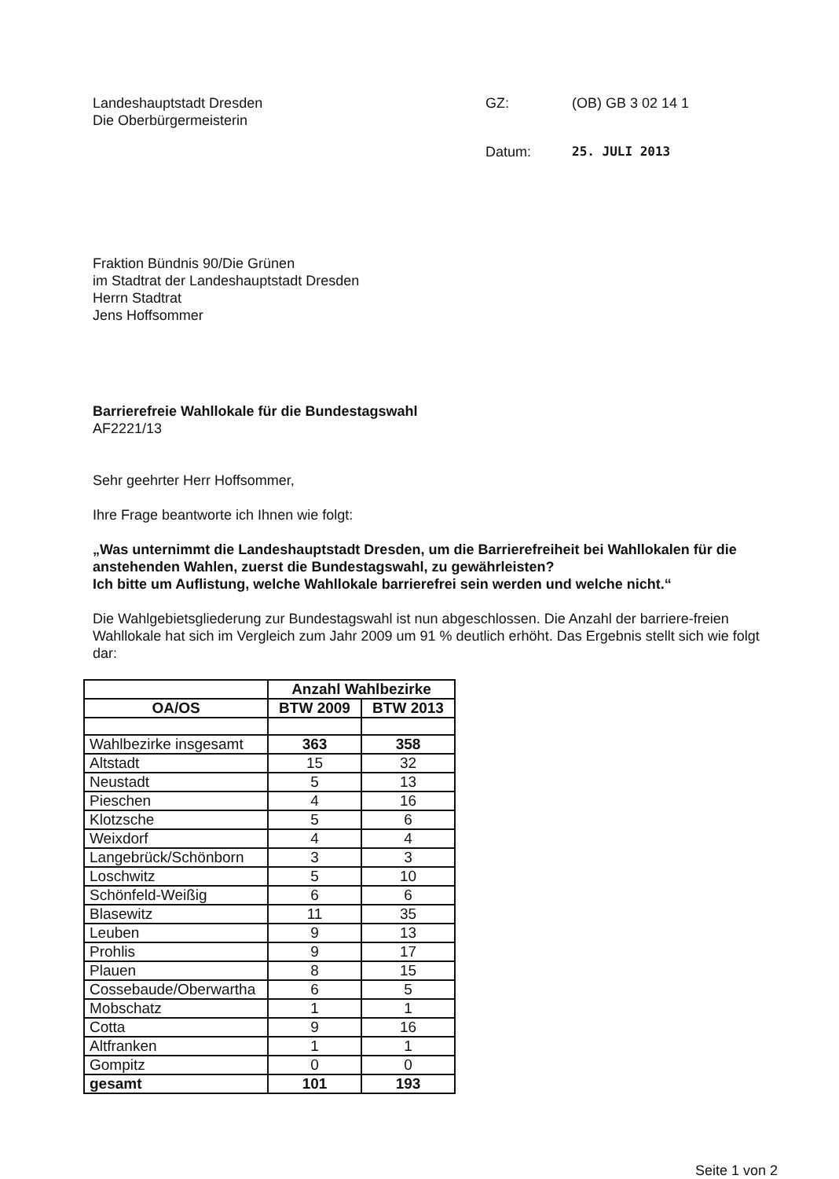Landeshauptstadt Dresden
Die Oberbürgermeisterin
GZ:
(OB) GB 3 02 14 1
Datum:
25. JULI 2013
Fraktion Bündnis 90/Die Grünen
im Stadtrat der Landeshauptstadt Dresden
Herrn Stadtrat
Jens Hoffsommer
Barrierefreie Wahllokale für die Bundestagswahl
AF2221/13
Sehr geehrter Herr Hoffsommer,
Ihre Frage beantworte ich Ihnen wie folgt:
„Was unternimmt die Landeshauptstadt Dresden, um die Barrierefreiheit bei Wahllokalen für die anstehenden Wahlen, zuerst die Bundestagswahl, zu gewährleisten?
Ich bitte um Auflistung, welche Wahllokale barrierefrei sein werden und welche nicht.“
Die Wahlgebietsgliederung zur Bundestagswahl ist nun abgeschlossen. Die Anzahl der barriere-freien Wahllokale hat sich im Vergleich zum Jahr 2009 um 91 % deutlich erhöht. Das Ergebnis stellt sich wie folgt dar:
| | Anzahl Wahlbezirke | |
| --- | --- | --- |
| OA/OS | BTW 2009 | BTW 2013 |
| Wahlbezirke insgesamt | 363 | 358 |
| Altstadt | 15 | 32 |
| Neustadt | 5 | 13 |
| Pieschen | 4 | 16 |
| Klotzsche | 5 | 6 |
| Weixdorf | 4 | 4 |
| Langebrück/Schönborn | 3 | 3 |
| Loschwitz | 5 | 10 |
| Schönfeld-Weißig | 6 | 6 |
| Blasewitz | 11 | 35 |
| Leuben | 9 | 13 |
| Prohlis | 9 | 17 |
| Plauen | 8 | 15 |
| Cossebaude/Oberwartha | 6 | 5 |
| Mobschatz | 1 | 1 |
| Cotta | 9 | 16 |
| Altfranken | 1 | 1 |
| Gompitz | 0 | 0 |
| gesamt | 101 | 193 |
Seite 1 von 2